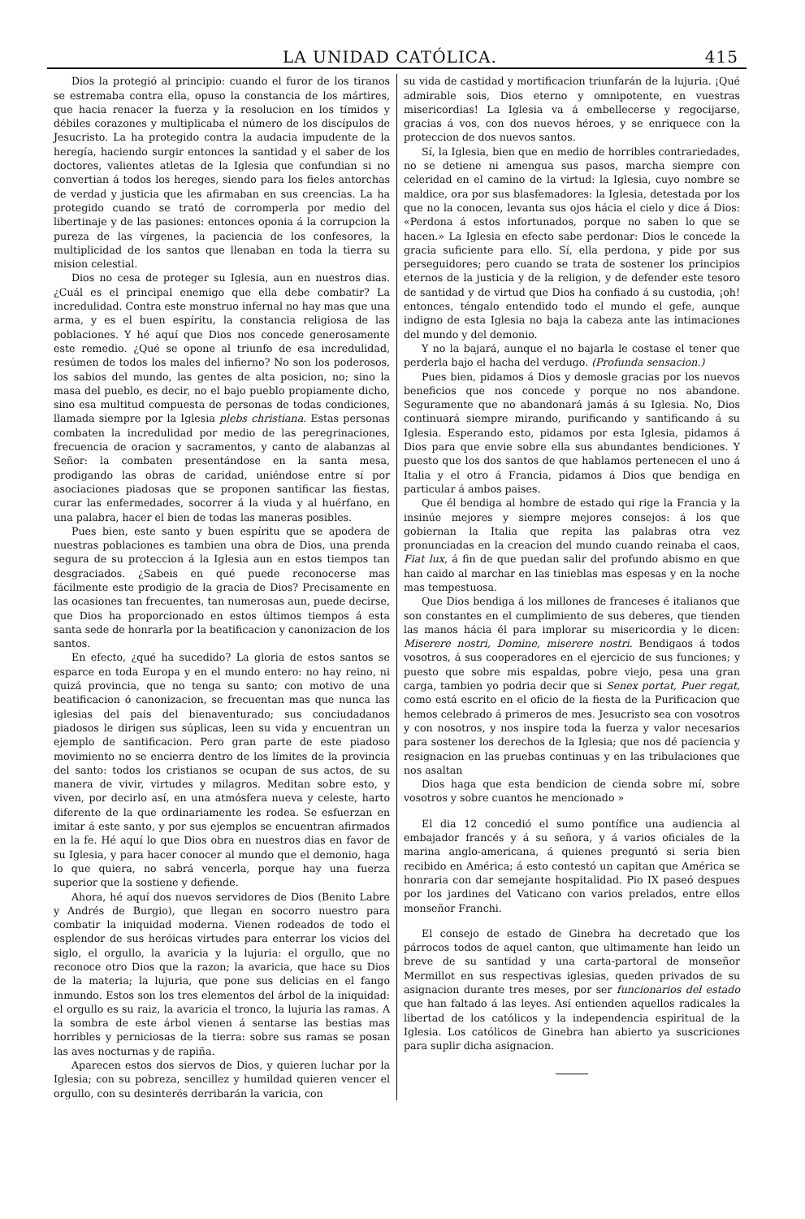LA UNIDAD CATÓLICA. 415
Dios la protegió al principio: cuando el furor de los tiranos se estremaba contra ella, opuso la constancia de los mártires, que hacia renacer la fuerza y la resolucion en los tímidos y débiles corazones y multiplicaba el número de los discípulos de Jesucristo. La ha protegido contra la audacia impudente de la heregía, haciendo surgir entonces la santidad y el saber de los doctores, valientes atletas de la Iglesia que confundian si no convertian á todos los hereges, siendo para los fieles antorchas de verdad y justicia que les afirmaban en sus creencias. La ha protegido cuando se trató de corromperla por medio del libertinaje y de las pasiones: entonces oponia á la corrupcion la pureza de las vírgenes, la paciencia de los confesores, la multiplicidad de los santos que llenaban en toda la tierra su mision celestial.
Dios no cesa de proteger su Iglesia, aun en nuestros dias. ¿Cuál es el principal enemigo que ella debe combatir? La incredulidad. Contra este monstruo infernal no hay mas que una arma, y es el buen espíritu, la constancia religiosa de las poblaciones. Y hé aquí que Dios nos concede generosamente este remedio. ¿Qué se opone al triunfo de esa incredulidad, resúmen de todos los males del infierno? No son los poderosos, los sabios del mundo, las gentes de alta posicion, no; sino la masa del pueblo, es decir, no el bajo pueblo propiamente dicho, sino esa multitud compuesta de personas de todas condiciones, llamada siempre por la Iglesia plebs christiana. Estas personas combaten la incredulidad por medio de las peregrinaciones, frecuencia de oracion y sacramentos, y canto de alabanzas al Señor: la combaten presentándose en la santa mesa, prodigando las obras de caridad, uniéndose entre sí por asociaciones piadosas que se proponen santificar las fiestas, curar las enfermedades, socorrer á la viuda y al huérfano, en una palabra, hacer el bien de todas las maneras posibles.
Pues bien, este santo y buen espíritu que se apodera de nuestras poblaciones es tambien una obra de Dios, una prenda segura de su proteccion á la Iglesia aun en estos tiempos tan desgraciados. ¿Sabeis en qué puede reconocerse mas fácilmente este prodigio de la gracia de Dios? Precisamente en las ocasiones tan frecuentes, tan numerosas aun, puede decirse, que Dios ha proporcionado en estos últimos tiempos á esta santa sede de honrarla por la beatificacion y canonizacion de los santos.
En efecto, ¿qué ha sucedido? La gloria de estos santos se esparce en toda Europa y en el mundo entero: no hay reino, ni quizá provincia, que no tenga su santo; con motivo de una beatificacion ó canonizacion, se frecuentan mas que nunca las iglesias del pais del bienaventurado; sus conciudadanos piadosos le dirigen sus súplicas, leen su vida y encuentran un ejemplo de santificacion. Pero gran parte de este piadoso movimiento no se encierra dentro de los límites de la provincia del santo: todos los cristianos se ocupan de sus actos, de su manera de vivir, virtudes y milagros. Meditan sobre esto, y viven, por decirlo así, en una atmósfera nueva y celeste, harto diferente de la que ordinariamente les rodea. Se esfuerzan en imitar á este santo, y por sus ejemplos se encuentran afirmados en la fe. Hé aquí lo que Dios obra en nuestros dias en favor de su Iglesia, y para hacer conocer al mundo que el demonio, haga lo que quiera, no sabrá vencerla, porque hay una fuerza superior que la sostiene y defiende.
Ahora, hé aquí dos nuevos servidores de Dios (Benito Labre y Andrés de Burgio), que llegan en socorro nuestro para combatir la iniquidad moderna. Vienen rodeados de todo el esplendor de sus heróicas virtudes para enterrar los vicios del siglo, el orgullo, la avaricia y la lujuria: el orgullo, que no reconoce otro Dios que la razon; la avaricia, que hace su Dios de la materia; la lujuria, que pone sus delicias en el fango inmundo. Estos son los tres elementos del árbol de la iniquidad: el orgullo es su raiz, la avaricia el tronco, la lujuria las ramas. A la sombra de este árbol vienen á sentarse las bestias mas horribles y perniciosas de la tierra: sobre sus ramas se posan las aves nocturnas y de rapiña.
Aparecen estos dos siervos de Dios, y quieren luchar por la Iglesia; con su pobreza, sencillez y humildad quieren vencer el orgullo, con su desinterés derribarán la varicia, con
su vida de castidad y mortificacion triunfarán de la lujuria. ¡Qué admirable sois, Dios eterno y omnipotente, en vuestras misericordias! La Iglesia va á embellecerse y regocijarse, gracias á vos, con dos nuevos héroes, y se enriquece con la proteccion de dos nuevos santos.
Sí, la Iglesia, bien que en medio de horribles contrariedades, no se detiene ni amengua sus pasos, marcha siempre con celeridad en el camino de la virtud: la Iglesia, cuyo nombre se maldice, ora por sus blasfemadores: la Iglesia, detestada por los que no la conocen, levanta sus ojos hácia el cielo y dice á Dios: «Perdona á estos infortunados, porque no saben lo que se hacen.» La Iglesia en efecto sabe perdonar: Dios le concede la gracia suficiente para ello. Sí, ella perdona, y pide por sus perseguidores; pero cuando se trata de sostener los principios eternos de la justicia y de la religion, y de defender este tesoro de santidad y de virtud que Dios ha confiado á su custodia, ¡oh! entonces, téngalo entendido todo el mundo el gefe, aunque indigno de esta Iglesia no baja la cabeza ante las intimaciones del mundo y del demonio.
Y no la bajará, aunque el no bajarla le costase el tener que perderla bajo el hacha del verdugo. (Profunda sensacion.)
Pues bien, pidamos á Dios y demosle gracias por los nuevos beneficios que nos concede y porque no nos abandone. Seguramente que no abandonará jamás á su Iglesia. No, Dios continuará siempre mirando, purificando y santificando á su Iglesia. Esperando esto, pidamos por esta Iglesia, pidamos á Dios para que envie sobre ella sus abundantes bendiciones. Y puesto que los dos santos de que hablamos pertenecen el uno á Italia y el otro á Francia, pidamos á Dios que bendiga en particular á ambos paises.
Que él bendiga al hombre de estado qui rige la Francia y la insinúe mejores y siempre mejores consejos: á los que gobiernan la Italia que repita las palabras otra vez pronunciadas en la creacion del mundo cuando reinaba el caos, Fiat lux, á fin de que puedan salir del profundo abismo en que han caido al marchar en las tinieblas mas espesas y en la noche mas tempestuosa.
Que Dios bendiga á los millones de franceses é italianos que son constantes en el cumplimiento de sus deberes, que tienden las manos hácia él para implorar su misericordia y le dicen: Miserere nostri, Domine, miserere nostri. Bendigaos á todos vosotros, á sus cooperadores en el ejercicio de sus funciones; y puesto que sobre mis espaldas, pobre viejo, pesa una gran carga, tambien yo podria decir que si Senex portat, Puer regat, como está escrito en el oficio de la fiesta de la Purificacion que hemos celebrado á primeros de mes. Jesucristo sea con vosotros y con nosotros, y nos inspire toda la fuerza y valor necesarios para sostener los derechos de la Iglesia; que nos dé paciencia y resignacion en las pruebas continuas y en las tribulaciones que nos asaltan
Dios haga que esta bendicion de cienda sobre mí, sobre vosotros y sobre cuantos he mencionado »
El dia 12 concedió el sumo pontífice una audiencia al embajador francés y á su señora, y á varios oficiales de la marina anglo-americana, á quienes preguntó si seria bien recibido en América; á esto contestó un capitan que América se honraria con dar semejante hospitalidad. Pio IX paseó despues por los jardines del Vaticano con varios prelados, entre ellos monseñor Franchi.
El consejo de estado de Ginebra ha decretado que los párrocos todos de aquel canton, que ultimamente han leido un breve de su santidad y una carta-partoral de monseñor Mermillot en sus respectivas iglesias, queden privados de su asignacion durante tres meses, por ser funcionarios del estado que han faltado á las leyes. Así entienden aquellos radicales la libertad de los católicos y la independencia espiritual de la Iglesia. Los católicos de Ginebra han abierto ya suscriciones para suplir dicha asignacion.